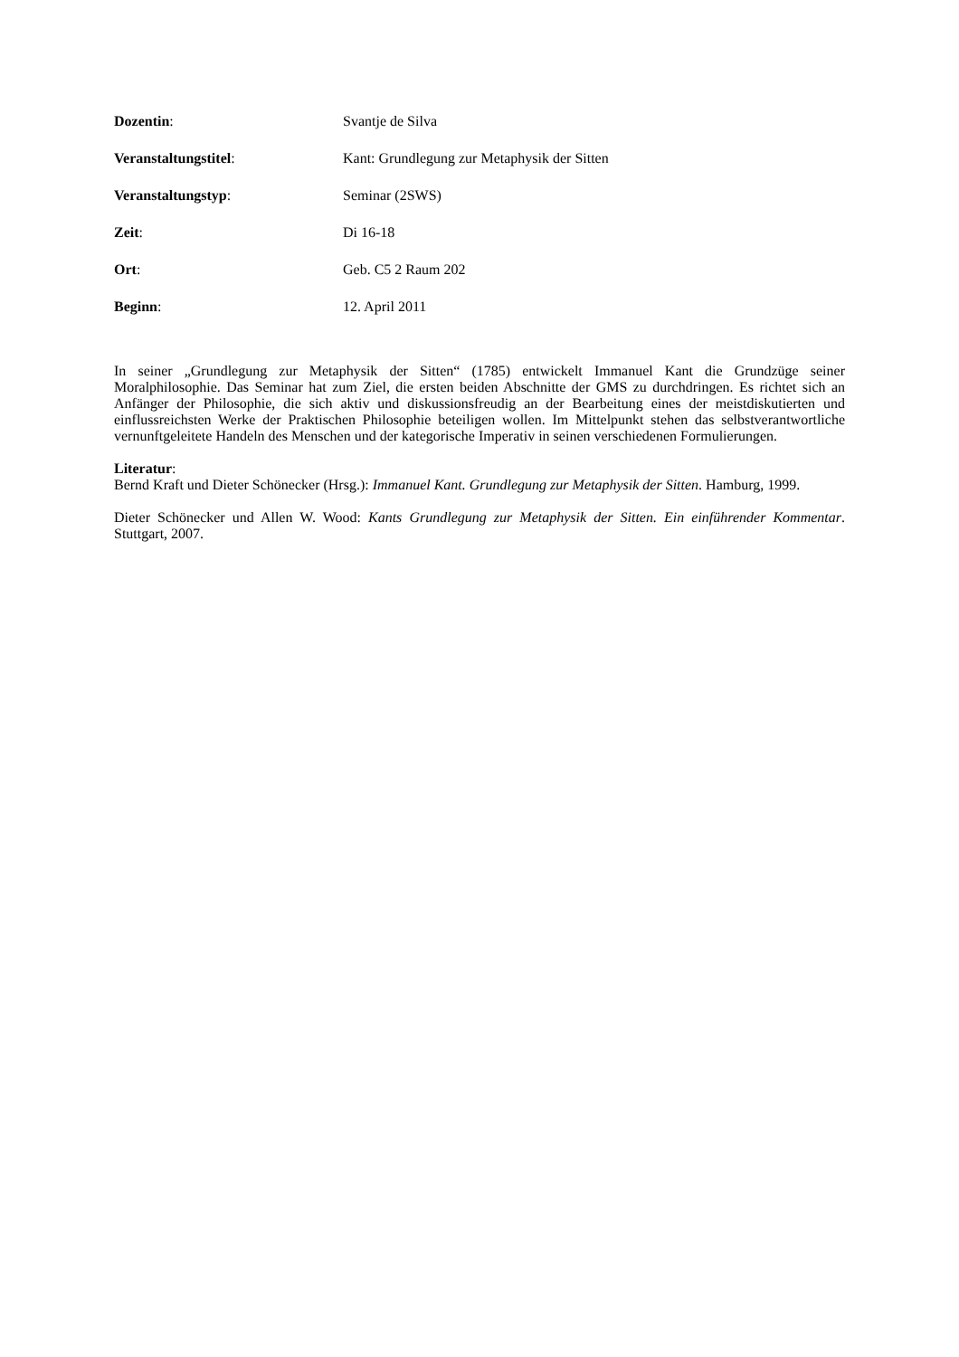Dozentin: Svantje de Silva
Veranstaltungstitel: Kant: Grundlegung zur Metaphysik der Sitten
Veranstaltungstyp: Seminar (2SWS)
Zeit: Di 16-18
Ort: Geb. C5 2 Raum 202
Beginn: 12. April 2011
In seiner „Grundlegung zur Metaphysik der Sitten“ (1785) entwickelt Immanuel Kant die Grundzüge seiner Moralphilosophie. Das Seminar hat zum Ziel, die ersten beiden Abschnitte der GMS zu durchdringen. Es richtet sich an Anfänger der Philosophie, die sich aktiv und diskussionsfreudig an der Bearbeitung eines der meistdiskutierten und einflussreichsten Werke der Praktischen Philosophie beteiligen wollen. Im Mittelpunkt stehen das selbstverantwortliche vernunftgeleitete Handeln des Menschen und der kategorische Imperativ in seinen verschiedenen Formulierungen.
Literatur:
Bernd Kraft und Dieter Schönecker (Hrsg.): Immanuel Kant. Grundlegung zur Metaphysik der Sitten. Hamburg, 1999.
Dieter Schönecker und Allen W. Wood: Kants Grundlegung zur Metaphysik der Sitten. Ein einführender Kommentar. Stuttgart, 2007.